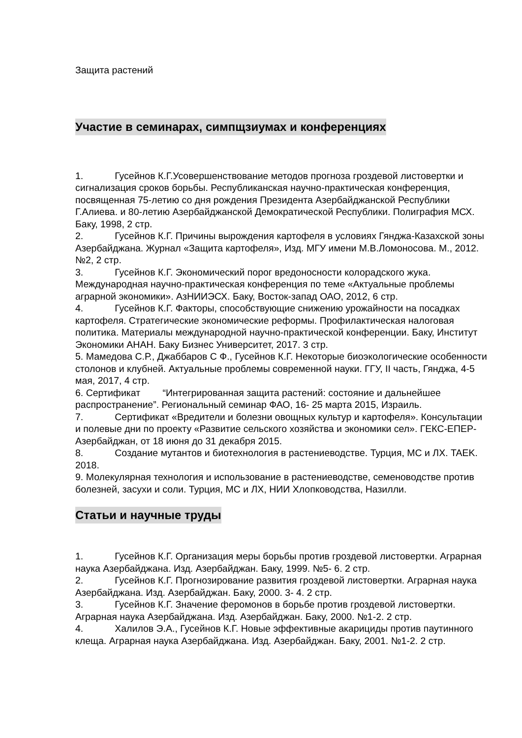Защита растений
Участие в семинарах, симпщзиумах и конференциях
1. Гусейнов К.Г.Усовершенствование методов прогноза гроздевой листовертки и сигнализация сроков борьбы. Республиканская научно-практическая конференция, посвященная 75-летию со дня рождения Президента Азербайджанской Республики Г.Алиева. и 80-летию Азербайджанской Демократической Республики. Полиграфия МСХ. Баку, 1998, 2 стр.
2. Гусейнов К.Г. Причины вырождения картофеля в условиях Гянджа-Казахской зоны Азербайджана. Журнал «Защита картофеля», Изд. МГУ имени М.В.Ломоносова. М., 2012. №2, 2 стр.
3. Гусейнов К.Г. Экономический порог вредоносности колорадского жука. Международная научно-практическая конференция по теме «Актуальные проблемы аграрной экономики». АзНИИЭСХ. Баку, Восток-запад ОАО, 2012, 6 стр.
4. Гусейнов К.Г. Факторы, способствующие снижению урожайности на посадках картофеля. Стратегические экономические реформы. Профилактическая налоговая политика. Материалы международной научно-практической конференции. Баку, Институт Экономики АНАН. Баку Бизнес Университет, 2017. 3 стр.
5. Мамедова С.Р., Джаббаров С Ф., Гусейнов К.Г. Некоторые биоэкологические особенности столонов и клубней. Актуальные проблемы современной науки. ГГУ, II часть, Гянджа, 4-5 мая, 2017, 4 стр.
6. Сертификат “Интегрированная защита растений: состояние и дальнейшее распространение”. Региональный семинар ФАО, 16- 25 марта 2015, Израиль.
7. Сертификат «Вредители и болезни овощных культур и картофеля». Консультации и полевые дни по проекту «Развитие сельского хозяйства и экономики сел». ГЕКС-ЕПЕР-Азербайджан, от 18 июня до 31 декабря 2015.
8. Создание мутантов и биотехнология в растениеводстве. Турция, МС и ЛХ. TAEK. 2018.
9. Молекулярная технология и использование в растениеводстве, семеноводстве против болезней, засухи и соли. Турция, МС и ЛХ, НИИ Хлопководства, Назилли.
Статьи и научные труды
1. Гусейнов К.Г. Организация меры борьбы против гроздевой листовертки. Аграрная наука Азербайджана. Изд. Азербайджан. Баку, 1999. №5- 6. 2 стр.
2. Гусейнов К.Г. Прогнозирование развития гроздевой листовертки. Аграрная наука Азербайджана. Изд. Азербайджан. Баку, 2000. 3- 4. 2 стр.
3. Гусейнов К.Г. Значение феромонов в борьбе против гроздевой листовертки. Аграрная наука Азербайджана. Изд. Азербайджан. Баку, 2000. №1-2. 2 стр.
4. Халилов Э.А., Гусейнов К.Г. Новые эффективные акарициды против паутинного клеща. Аграрная наука Азербайджана. Изд. Азербайджан. Баку, 2001. №1-2. 2 стр.